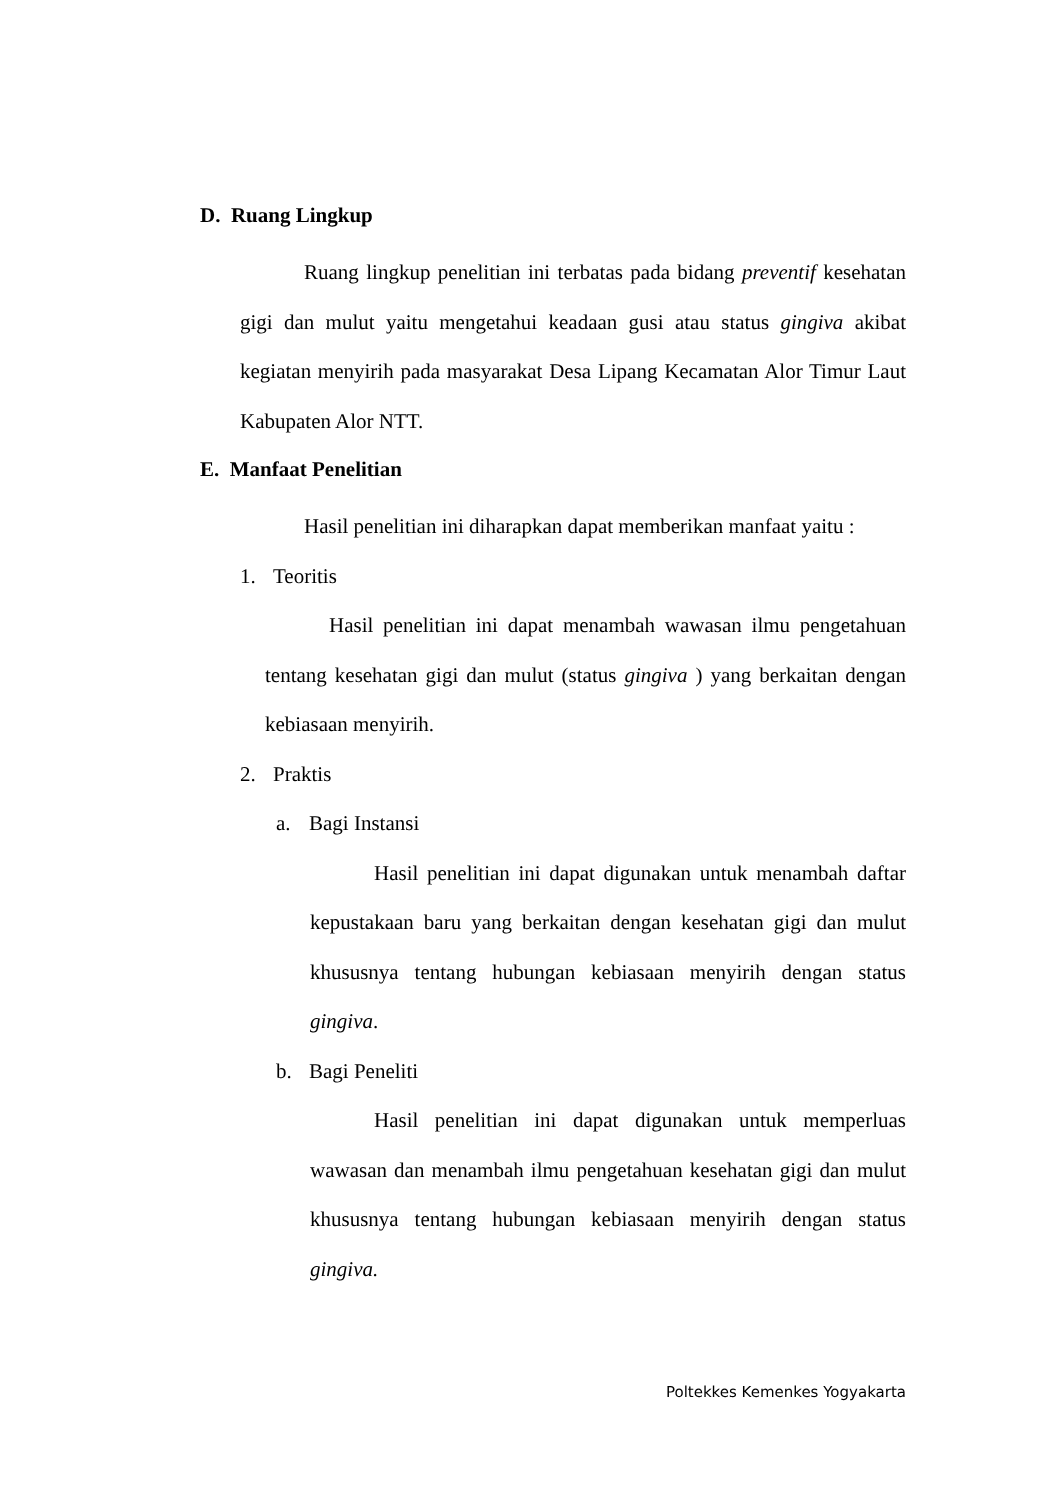D. Ruang Lingkup
Ruang lingkup penelitian ini terbatas pada bidang preventif kesehatan gigi dan mulut yaitu mengetahui keadaan gusi atau status gingiva akibat kegiatan menyirih pada masyarakat Desa Lipang Kecamatan Alor Timur Laut Kabupaten Alor NTT.
E. Manfaat Penelitian
Hasil penelitian ini diharapkan dapat memberikan manfaat yaitu :
1. Teoritis
Hasil penelitian ini dapat menambah wawasan ilmu pengetahuan tentang kesehatan gigi dan mulut (status gingiva ) yang berkaitan dengan kebiasaan menyirih.
2. Praktis
a. Bagi Instansi
Hasil penelitian ini dapat digunakan untuk menambah daftar kepustakaan baru yang berkaitan dengan kesehatan gigi dan mulut khususnya tentang hubungan kebiasaan menyirih dengan status gingiva.
b. Bagi Peneliti
Hasil penelitian ini dapat digunakan untuk memperluas wawasan dan menambah ilmu pengetahuan kesehatan gigi dan mulut khususnya tentang hubungan kebiasaan menyirih dengan status gingiva.
Poltekkes Kemenkes Yogyakarta